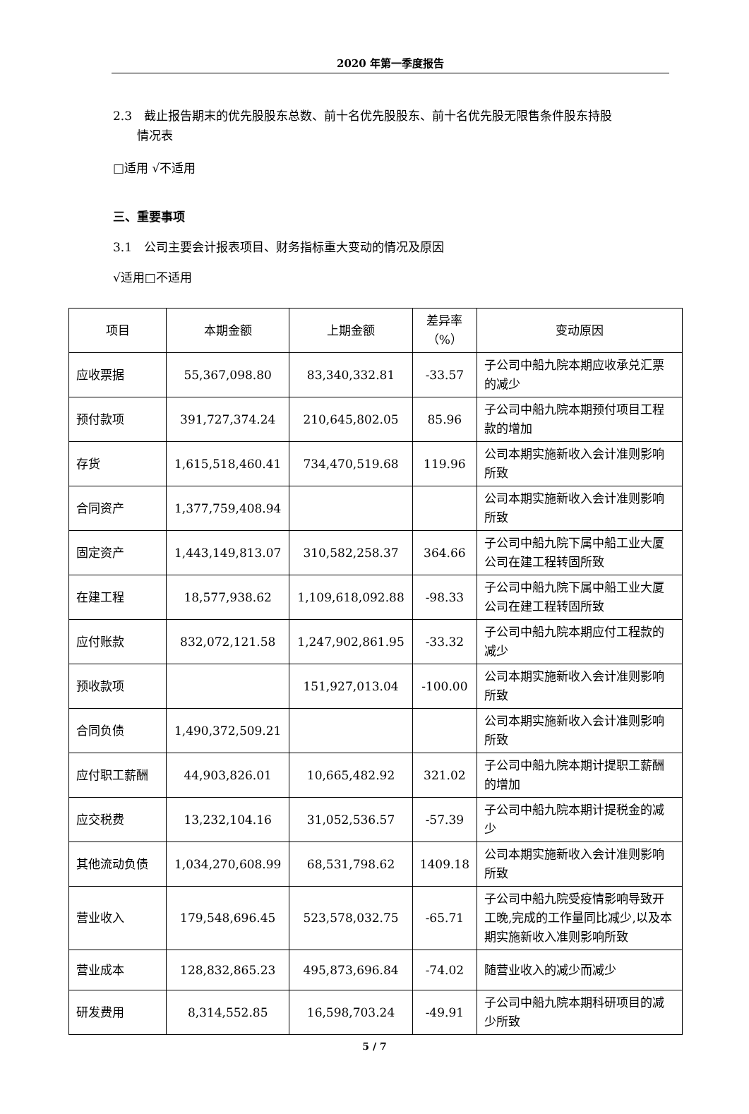2020 年第一季度报告
2.3　截止报告期末的优先股股东总数、前十名优先股股东、前十名优先股无限售条件股东持股
　　情况表
□适用 √不适用
三、重要事项
3.1　公司主要会计报表项目、财务指标重大变动的情况及原因
√适用□不适用
| 项目 | 本期金额 | 上期金额 | 差异率（%） | 变动原因 |
| 应收票据 | 55,367,098.80 | 83,340,332.81 | -33.57 | 子公司中船九院本期应收承兑汇票的减少 |
| 预付款项 | 391,727,374.24 | 210,645,802.05 | 85.96 | 子公司中船九院本期预付项目工程款的增加 |
| 存货 | 1,615,518,460.41 | 734,470,519.68 | 119.96 | 公司本期实施新收入会计准则影响所致 |
| 合同资产 | 1,377,759,408.94 | | | 公司本期实施新收入会计准则影响所致 |
| 固定资产 | 1,443,149,813.07 | 310,582,258.37 | 364.66 | 子公司中船九院下属中船工业大厦公司在建工程转固所致 |
| 在建工程 | 18,577,938.62 | 1,109,618,092.88 | -98.33 | 子公司中船九院下属中船工业大厦公司在建工程转固所致 |
| 应付账款 | 832,072,121.58 | 1,247,902,861.95 | -33.32 | 子公司中船九院本期应付工程款的减少 |
| 预收款项 | | 151,927,013.04 | -100.00 | 公司本期实施新收入会计准则影响所致 |
| 合同负债 | 1,490,372,509.21 | | | 公司本期实施新收入会计准则影响所致 |
| 应付职工薪酬 | 44,903,826.01 | 10,665,482.92 | 321.02 | 子公司中船九院本期计提职工薪酬的增加 |
| 应交税费 | 13,232,104.16 | 31,052,536.57 | -57.39 | 子公司中船九院本期计提税金的减少 |
| 其他流动负债 | 1,034,270,608.99 | 68,531,798.62 | 1409.18 | 公司本期实施新收入会计准则影响所致 |
| 营业收入 | 179,548,696.45 | 523,578,032.75 | -65.71 | 子公司中船九院受疫情影响导致开工晚,完成的工作量同比减少,以及本期实施新收入准则影响所致 |
| 营业成本 | 128,832,865.23 | 495,873,696.84 | -74.02 | 随营业收入的减少而减少 |
| 研发费用 | 8,314,552.85 | 16,598,703.24 | -49.91 | 子公司中船九院本期科研项目的减少所致 |
5 / 7